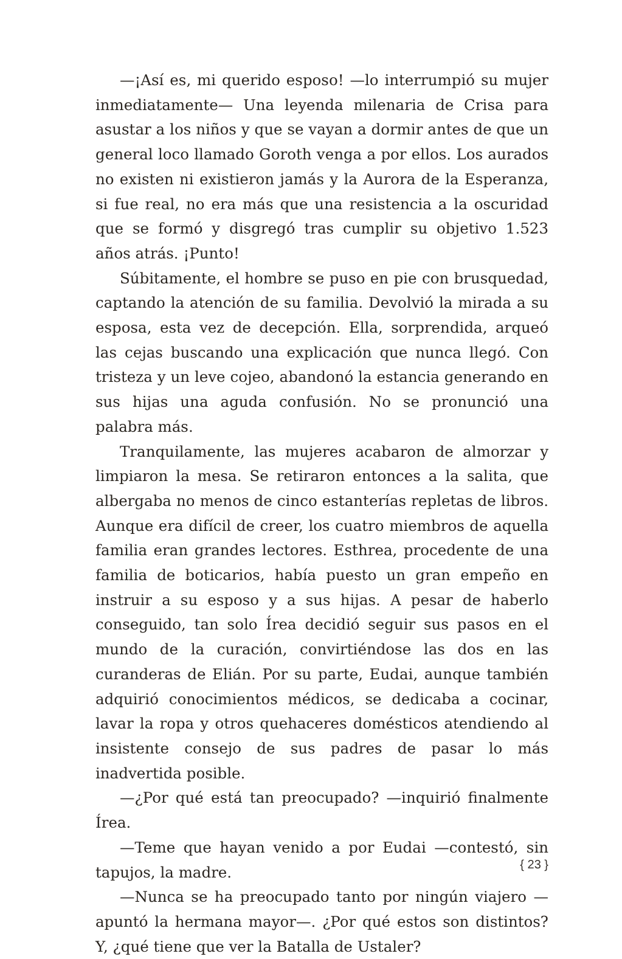—¡Así es, mi querido esposo! —lo interrumpió su mujer inmediatamente— Una leyenda milenaria de Crisa para asustar a los niños y que se vayan a dormir antes de que un general loco llamado Goroth venga a por ellos. Los aurados no existen ni existieron jamás y la Aurora de la Esperanza, si fue real, no era más que una resistencia a la oscuridad que se formó y disgregó tras cumplir su objetivo 1.523 años atrás. ¡Punto!
Súbitamente, el hombre se puso en pie con brusquedad, captando la atención de su familia. Devolvió la mirada a su esposa, esta vez de decepción. Ella, sorprendida, arqueó las cejas buscando una explicación que nunca llegó. Con tristeza y un leve cojeo, abandonó la estancia generando en sus hijas una aguda confusión. No se pronunció una palabra más.
Tranquilamente, las mujeres acabaron de almorzar y limpiaron la mesa. Se retiraron entonces a la salita, que albergaba no menos de cinco estanterías repletas de libros. Aunque era difícil de creer, los cuatro miembros de aquella familia eran grandes lectores. Esthrea, procedente de una familia de boticarios, había puesto un gran empeño en instruir a su esposo y a sus hijas. A pesar de haberlo conseguido, tan solo Írea decidió seguir sus pasos en el mundo de la curación, convirtiéndose las dos en las curanderas de Elián. Por su parte, Eudai, aunque también adquirió conocimientos médicos, se dedicaba a cocinar, lavar la ropa y otros quehaceres domésticos atendiendo al insistente consejo de sus padres de pasar lo más inadvertida posible.
—¿Por qué está tan preocupado? —inquirió finalmente Írea.
—Teme que hayan venido a por Eudai —contestó, sin tapujos, la madre.
—Nunca se ha preocupado tanto por ningún viajero —apuntó la hermana mayor—. ¿Por qué estos son distintos? Y, ¿qué tiene que ver la Batalla de Ustaler?
{ 23 }